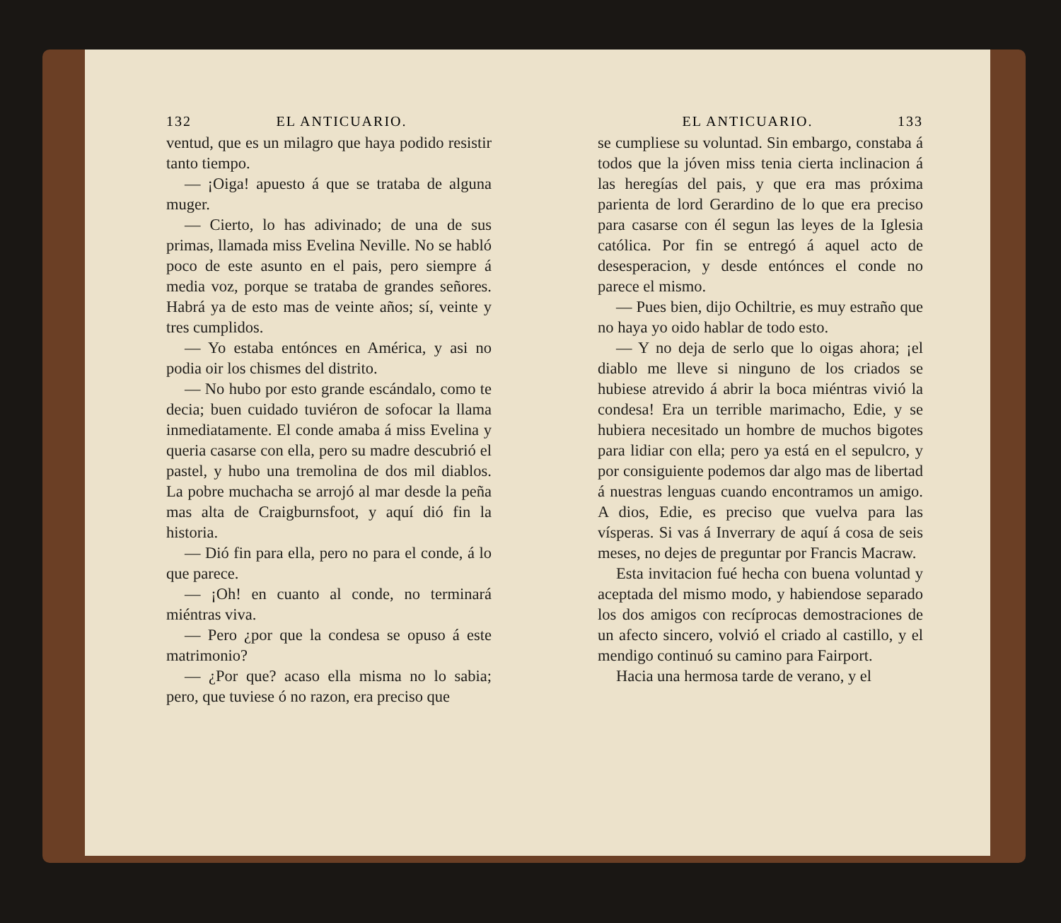132 EL ANTICUARIO.
ventud, que es un milagro que haya podido resistir tanto tiempo.
— ¡Oiga! apuesto á que se trataba de alguna muger.
— Cierto, lo has adivinado; de una de sus primas, llamada miss Evelina Neville. No se habló poco de este asunto en el pais, pero siempre á media voz, porque se trataba de grandes señores. Habrá ya de esto mas de veinte años; sí, veinte y tres cumplidos.
— Yo estaba entónces en América, y asi no podia oir los chismes del distrito.
— No hubo por esto grande escándalo, como te decia; buen cuidado tuviéron de sofocar la llama inmediatamente. El conde amaba á miss Evelina y queria casarse con ella, pero su madre descubrió el pastel, y hubo una tremolina de dos mil diablos. La pobre muchacha se arrojó al mar desde la peña mas alta de Craigburnsfoot, y aquí dió fin la historia.
— Dió fin para ella, pero no para el conde, á lo que parece.
— ¡Oh! en cuanto al conde, no terminará miéntras viva.
— Pero ¿por que la condesa se opuso á este matrimonio?
— ¿Por que? acaso ella misma no lo sabia; pero, que tuviese ó no razon, era preciso que
EL ANTICUARIO. 133
se cumpliese su voluntad. Sin embargo, constaba á todos que la jóven miss tenia cierta inclinacion á las heregías del pais, y que era mas próxima parienta de lord Gerardino de lo que era preciso para casarse con él segun las leyes de la Iglesia católica. Por fin se entregó á aquel acto de desesperacion, y desde entónces el conde no parece el mismo.
— Pues bien, dijo Ochiltrie, es muy estraño que no haya yo oido hablar de todo esto.
— Y no deja de serlo que lo oigas ahora; ¡el diablo me lleve si ninguno de los criados se hubiese atrevido á abrir la boca miéntras vivió la condesa! Era un terrible marimacho, Edie, y se hubiera necesitado un hombre de muchos bigotes para lidiar con ella; pero ya está en el sepulcro, y por consiguiente podemos dar algo mas de libertad á nuestras lenguas cuando encontramos un amigo. A dios, Edie, es preciso que vuelva para las vísperas. Si vas á Inverrary de aquí á cosa de seis meses, no dejes de preguntar por Francis Macraw.
Esta invitacion fué hecha con buena voluntad y aceptada del mismo modo, y habiendose separado los dos amigos con recíprocas demostraciones de un afecto sincero, volvió el criado al castillo, y el mendigo continuó su camino para Fairport.
Hacia una hermosa tarde de verano, y el